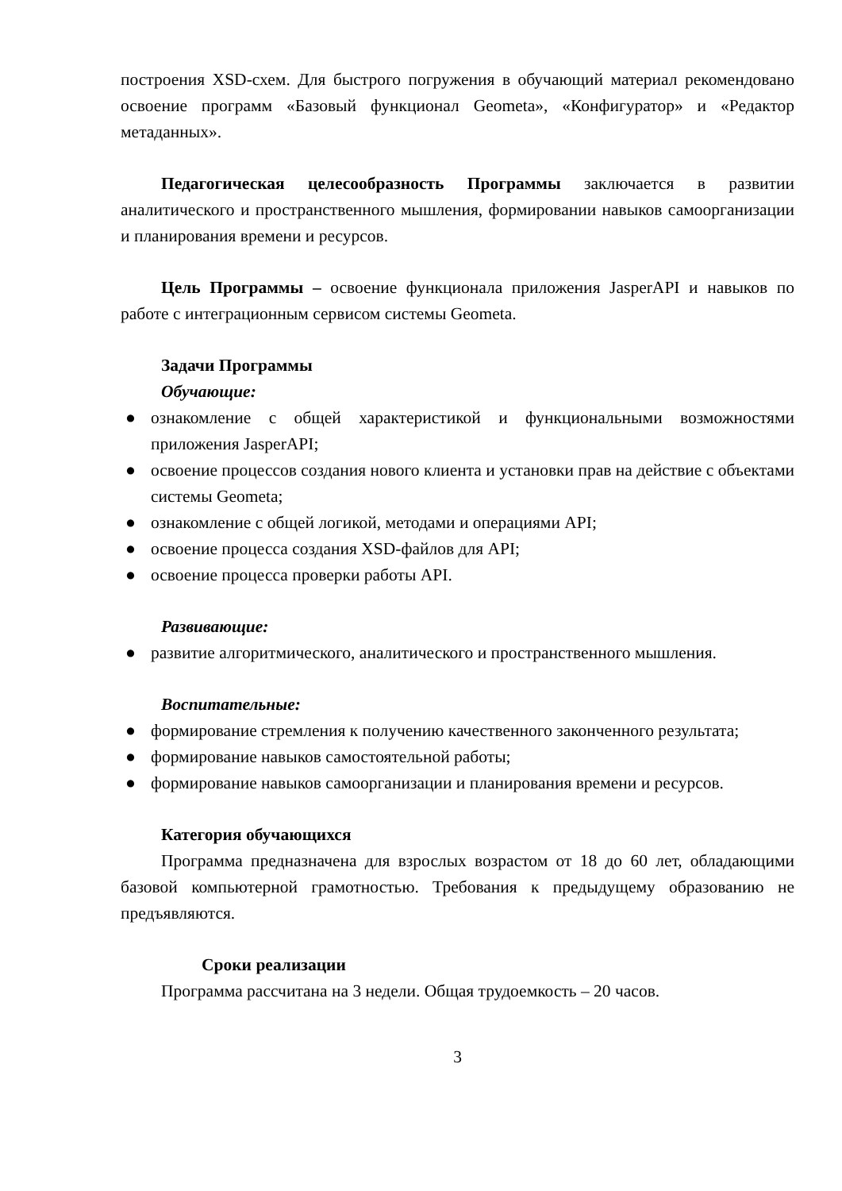построения XSD-схем. Для быстрого погружения в обучающий материал рекомендовано освоение программ «Базовый функционал Geometa», «Конфигуратор» и «Редактор метаданных».
Педагогическая целесообразность Программы заключается в развитии аналитического и пространственного мышления, формировании навыков самоорганизации и планирования времени и ресурсов.
Цель Программы – освоение функционала приложения JasperAPI и навыков по работе с интеграционным сервисом системы Geometa.
Задачи Программы
Обучающие:
● ознакомление с общей характеристикой и функциональными возможностями приложения JasperAPI;
● освоение процессов создания нового клиента и установки прав на действие с объектами системы Geometa;
● ознакомление с общей логикой, методами и операциями API;
● освоение процесса создания XSD-файлов для API;
● освоение процесса проверки работы API.
Развивающие:
● развитие алгоритмического, аналитического и пространственного мышления.
Воспитательные:
● формирование стремления к получению качественного законченного результата;
● формирование навыков самостоятельной работы;
● формирование навыков самоорганизации и планирования времени и ресурсов.
Категория обучающихся
Программа предназначена для взрослых возрастом от 18 до 60 лет, обладающими базовой компьютерной грамотностью. Требования к предыдущему образованию не предъявляются.
Сроки реализации
Программа рассчитана на 3 недели. Общая трудоемкость – 20 часов.
3